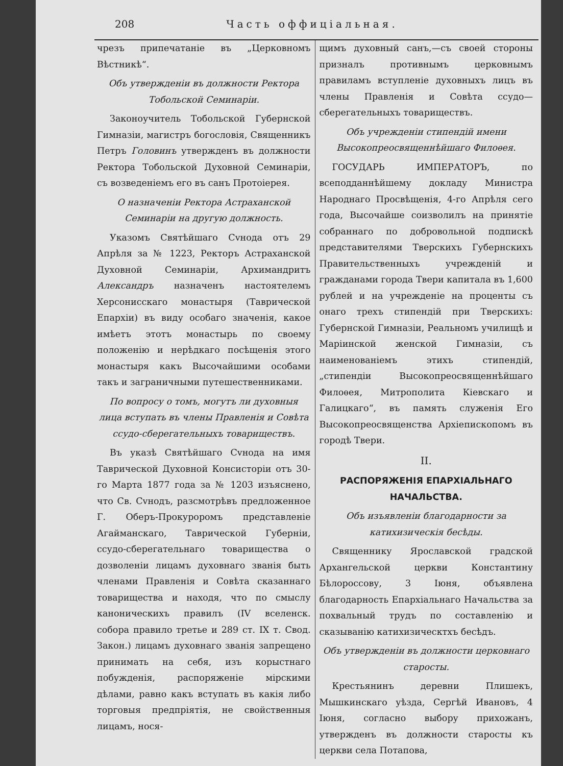208 Часть оффиціальная.
чрезъ припечатаніе въ „Церковномъ Вѣстникѣ“.
Объ утвержденіи въ должности Ректора Тобольской Семинаріи.
Законоучитель Тобольской Губернской Гимназіи, магистръ богословія, Священникъ Петръ Головинъ утвержденъ въ должности Ректора Тобольской Духовной Семинаріи, съ возведеніемъ его въ санъ Протоіерея.
О назначеніи Ректора Астраханской Семинаріи на другую должность.
Указомъ Святѣйшаго Сvнода отъ 29 Апрѣля за № 1223, Ректоръ Астраханской Духовной Семинаріи, Архимандритъ Александръ назначенъ настоятелемъ Херсонисскаго монастыря (Таврической Епархіи) въ виду особаго значенія, какое имѣетъ этотъ монастырь по своему положенію и нерѣдкаго посѣщенія этого монастыря какъ Высочайшими особами такъ и заграничными путешественниками.
По вопросу о томъ, могутъ ли духовныя лица вступать въ члены Правленія и Совѣта ссудо-сберегательныхъ товариществъ.
Въ указѣ Святѣйшаго Сvнода на имя Таврической Духовной Консисторіи отъ 30-го Марта 1877 года за № 1203 изъяснено, что Св. Сvнодъ, разсмотрѣвъ предложенное Г. Оберъ-Прокуроромъ представленіе Агайманскаго, Таврической Губерніи, ссудо-сберегательнаго товарищества о дозволеніи лицамъ духовнаго званія быть членами Правленія и Совѣта сказаннаго товарищества и находя, что по смыслу каноническихъ правилъ (IV вселенск. собора правило третье и 289 ст. IX т. Свод. Закон.) лицамъ духовнаго званія запрещено принимать на себя, изъ корыстнаго побужденія, распоряженіе мірскими дѣлами, равно какъ вступать въ какія либо торговыя предпріятія, не свойственныя лицамъ, нося-
щимъ духовный санъ,—съ своей стороны призналъ противнымъ церковнымъ правиламъ вступленіе духовныхъ лицъ въ члены Правленія и Совѣта ссудо—сберегательныхъ товариществъ.
Объ учрежденіи стипендій имени Высокопреосвященнѣйшаго Филоѳея.
ГОСУДАРЬ ИМПЕРАТОРЪ, по всеподданнѣйшему докладу Министра Народнаго Просвѣщенія, 4-го Апрѣля сего года, Высочайше соизволилъ на принятіе собраннаго по добровольной подпискѣ представителями Тверскихъ Губернскихъ Правительственныхъ учрежденій и гражданами города Твери капитала въ 1,600 рублей и на учрежденіе на проценты съ онаго трехъ стипендій при Тверскихъ: Губернской Гимназіи, Реальномъ училищѣ и Маріинской женской Гимназіи, съ наименованіемъ этихъ стипендій, „стипендіи Высокопреосвященнѣйшаго Филоѳея, Митрополита Кіевскаго и Галицкаго“, въ память служенія Его Высокопреосвященства Архіепископомъ въ городѣ Твери.
II.
РАСПОРЯЖЕНІЯ ЕПАРХІАЛЬНАГО НАЧАЛЬСТВА.
Объ изъявленіи благодарности за катихизическія бесѣды.
Священнику Ярославской градской Архангельской церкви Константину Бѣлороссову, 3 Іюня, объявлена благодарность Епархіальнаго Начальства за похвальный трудъ по составленію и сказыванію катихизическтхъ бесѣдъ.
Объ утвержденіи въ должности церковнаго старосты.
Крестьянинъ деревни Плишекъ, Мышкинскаго уѣзда, Сергѣй Ивановъ, 4 Іюня, согласно выбору прихожанъ, утвержденъ въ должности старосты къ церкви села Потапова,